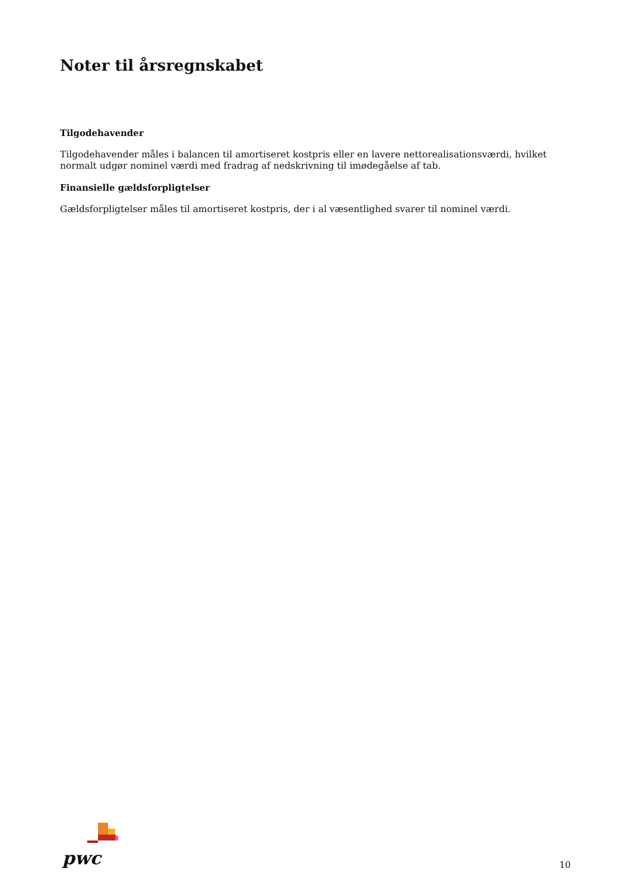Noter til årsregnskabet
Tilgodehavender
Tilgodehavender måles i balancen til amortiseret kostpris eller en lavere nettorealisationsværdi, hvilket normalt udgør nominel værdi med fradrag af nedskrivning til imødegåelse af tab.
Finansielle gældsforpligtelser
Gældsforpligtelser måles til amortiseret kostpris, der i al væsentlighed svarer til nominel værdi.
pwc
10